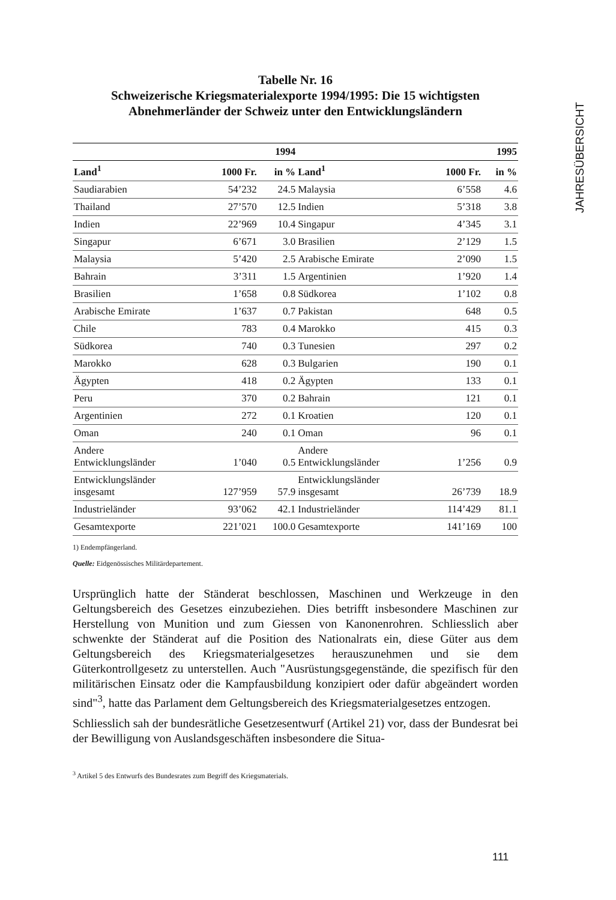Tabelle Nr. 16
Schweizerische Kriegsmaterialexporte 1994/1995: Die 15 wichtigsten Abnehmerländer der Schweiz unter den Entwicklungsländern
| 1994 | | | 1995 | | |
| Land<sup>1</sup> | 1000 Fr. | in % | Land<sup>1</sup> | 1000 Fr. | in % |
| Saudiarabien | 54’232 | 24.5 | Malaysia | 6’558 | 4.6 |
| Thailand | 27’570 | 12.5 | Indien | 5’318 | 3.8 |
| Indien | 22’969 | 10.4 | Singapur | 4’345 | 3.1 |
| Singapur | 6’671 | 3.0 | Brasilien | 2’129 | 1.5 |
| Malaysia | 5’420 | 2.5 | Arabische Emirate | 2’090 | 1.5 |
| Bahrain | 3’311 | 1.5 | Argentinien | 1’920 | 1.4 |
| Brasilien | 1’658 | 0.8 | Südkorea | 1’102 | 0.8 |
| Arabische Emirate | 1’637 | 0.7 | Pakistan | 648 | 0.5 |
| Chile | 783 | 0.4 | Marokko | 415 | 0.3 |
| Südkorea | 740 | 0.3 | Tunesien | 297 | 0.2 |
| Marokko | 628 | 0.3 | Bulgarien | 190 | 0.1 |
| Ägypten | 418 | 0.2 | Ägypten | 133 | 0.1 |
| Peru | 370 | 0.2 | Bahrain | 121 | 0.1 |
| Argentinien | 272 | 0.1 | Kroatien | 120 | 0.1 |
| Oman | 240 | 0.1 | Oman | 96 | 0.1 |
| Andere Entwicklungsländer | 1’040 | 0.5 | Andere Entwicklungsländer | 1’256 | 0.9 |
| Entwicklungsländer insgesamt | 127’959 | 57.9 | Entwicklungsländer insgesamt | 26’739 | 18.9 |
| Industrieländer | 93’062 | 42.1 | Industrieländer | 114’429 | 81.1 |
| Gesamtexporte | 221’021 | 100.0 | Gesamtexporte | 141’169 | 100 |
1) Endempfängerland.
Quelle: Eidgenössisches Militärdepartement.
Ursprünglich hatte der Ständerat beschlossen, Maschinen und Werkzeuge in den Geltungsbereich des Gesetzes einzubeziehen. Dies betrifft insbesondere Maschinen zur Herstellung von Munition und zum Giessen von Kanonenrohren. Schliesslich aber schwenkte der Ständerat auf die Position des Nationalrats ein, diese Güter aus dem Geltungsbereich des Kriegsmaterialgesetzes herauszunehmen und sie dem Güterkontrollgesetz zu unterstellen. Auch "Ausrüstungsgegenstände, die spezifisch für den militärischen Einsatz oder die Kampfausbildung konzipiert oder dafür abgeändert worden sind"<sup>3</sup>, hatte das Parlament dem Geltungsbereich des Kriegsmaterialgesetzes entzogen.
Schliesslich sah der bundesrätliche Gesetzesentwurf (Artikel 21) vor, dass der Bundesrat bei der Bewilligung von Auslandsgeschäften insbesondere die Situa-
<sup>3</sup> Artikel 5 des Entwurfs des Bundesrates zum Begriff des Kriegsmaterials.
JAHRESÜBERSICHT
111